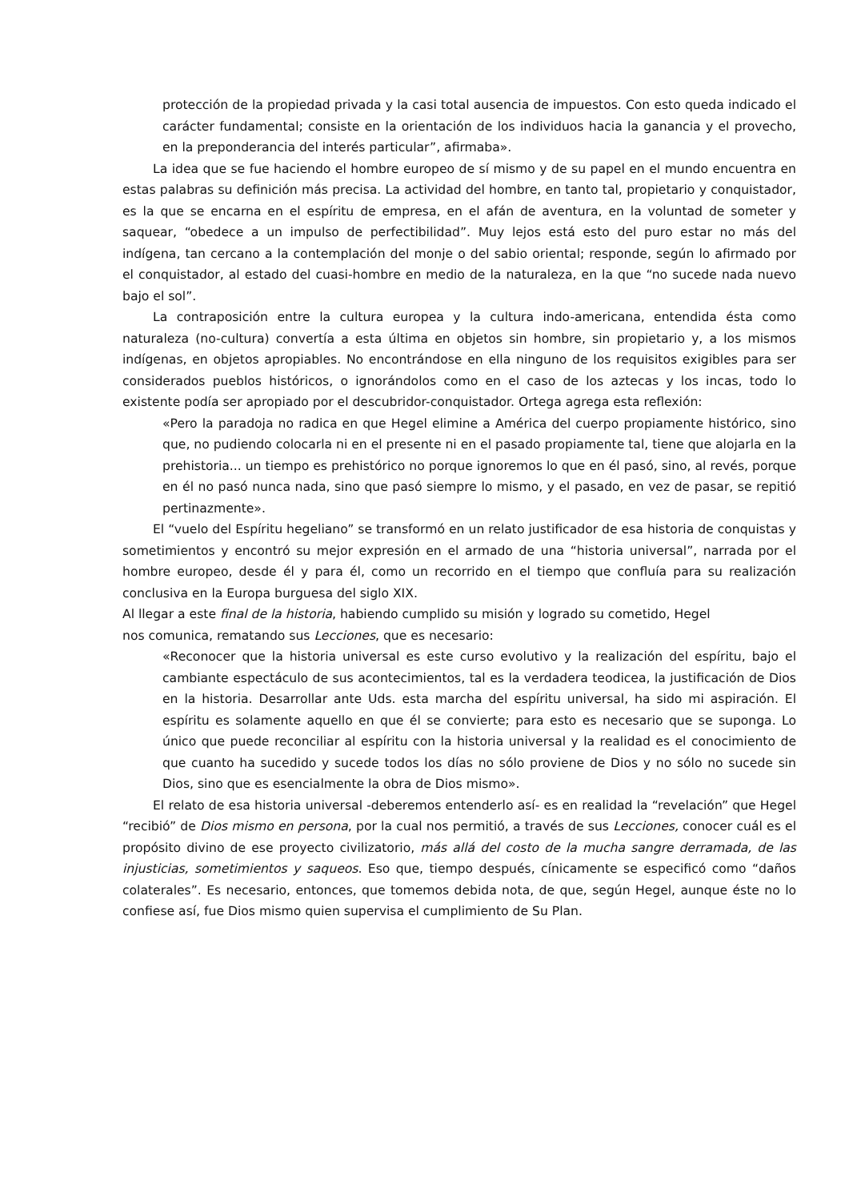protección de la propiedad privada y la casi total ausencia de impuestos. Con esto queda indicado el carácter fundamental; consiste en la orientación de los individuos hacia la ganancia y el provecho, en la preponderancia del interés particular”, afirmaba».
La idea que se fue haciendo el hombre europeo de sí mismo y de su papel en el mundo encuentra en estas palabras su definición más precisa. La actividad del hombre, en tanto tal, propietario y conquistador, es la que se encarna en el espíritu de empresa, en el afán de aventura, en la voluntad de someter y saquear, “obedece a un impulso de perfectibilidad”. Muy lejos está esto del puro estar no más del indígena, tan cercano a la contemplación del monje o del sabio oriental; responde, según lo afirmado por el conquistador, al estado del cuasi-hombre en medio de la naturaleza, en la que “no sucede nada nuevo bajo el sol”.
La contraposición entre la cultura europea y la cultura indo-americana, entendida ésta como naturaleza (no-cultura) convertía a esta última en objetos sin hombre, sin propietario y, a los mismos indígenas, en objetos apropiables. No encontrándose en ella ninguno de los requisitos exigibles para ser considerados pueblos históricos, o ignorándolos como en el caso de los aztecas y los incas, todo lo existente podía ser apropiado por el descubridor-conquistador. Ortega agrega esta reflexión:
«Pero la paradoja no radica en que Hegel elimine a América del cuerpo propiamente histórico, sino que, no pudiendo colocarla ni en el presente ni en el pasado propiamente tal, tiene que alojarla en la prehistoria... un tiempo es prehistórico no porque ignoremos lo que en él pasó, sino, al revés, porque en él no pasó nunca nada, sino que pasó siempre lo mismo, y el pasado, en vez de pasar, se repitió pertinazmente».
El “vuelo del Espíritu hegeliano” se transformó en un relato justificador de esa historia de conquistas y sometimientos y encontró su mejor expresión en el armado de una “historia universal”, narrada por el hombre europeo, desde él y para él, como un recorrido en el tiempo que confluía para su realización conclusiva en la Europa burguesa del siglo XIX.
Al llegar a este final de la historia, habiendo cumplido su misión y logrado su cometido, Hegel
nos comunica, rematando sus Lecciones, que es necesario:
«Reconocer que la historia universal es este curso evolutivo y la realización del espíritu, bajo el cambiante espectáculo de sus acontecimientos, tal es la verdadera teodicea, la justificación de Dios en la historia. Desarrollar ante Uds. esta marcha del espíritu universal, ha sido mi aspiración. El espíritu es solamente aquello en que él se convierte; para esto es necesario que se suponga. Lo único que puede reconciliar al espíritu con la historia universal y la realidad es el conocimiento de que cuanto ha sucedido y sucede todos los días no sólo proviene de Dios y no sólo no sucede sin Dios, sino que es esencialmente la obra de Dios mismo».
El relato de esa historia universal -deberemos entenderlo así- es en realidad la “revelación” que Hegel “recibió” de Dios mismo en persona, por la cual nos permitió, a través de sus Lecciones, conocer cuál es el propósito divino de ese proyecto civilizatorio, más allá del costo de la mucha sangre derramada, de las injusticias, sometimientos y saqueos. Eso que, tiempo después, cínicamente se especificó como “daños colaterales”. Es necesario, entonces, que tomemos debida nota, de que, según Hegel, aunque éste no lo confiese así, fue Dios mismo quien supervisa el cumplimiento de Su Plan.